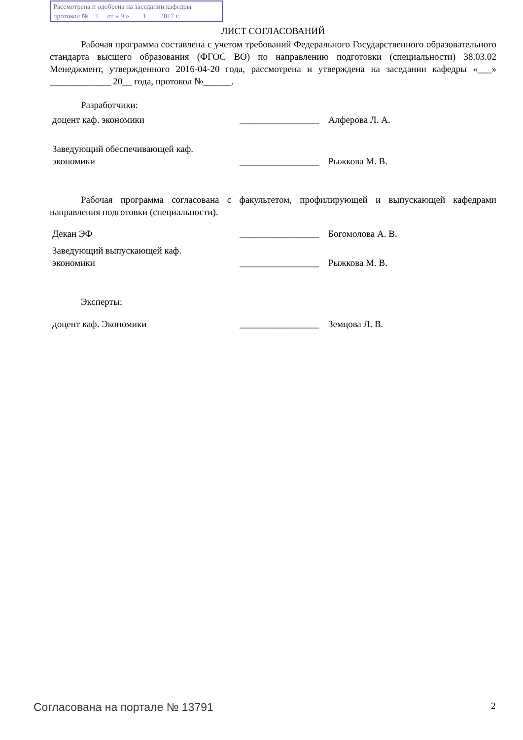Рассмотрена и одобрена на заседании кафедры
протокол № 1 от « 9 » 1 2017 г.
ЛИСТ СОГЛАСОВАНИЙ
Рабочая программа составлена с учетом требований Федерального Государственного образовательного стандарта высшего образования (ФГОС ВО) по направлению подготовки (специальности) 38.03.02 Менеджмент, утвержденного 2016-04-20 года, рассмотрена и утверждена на заседании кафедры «___» _____________ 20__ года, протокол №______.
Разработчики:
доцент каф. экономики _________________
Алферова Л. А.
Заведующий обеспечивающей каф.
экономики
_________________
Рыжкова М. В.
Рабочая программа согласована с факультетом, профилирующей и выпускающей кафедрами направления подготовки (специальности).
Декан ЭФ _________________
Богомолова А. В.
Заведующий выпускающей каф.
экономики
_________________
Рыжкова М. В.
Эксперты:
доцент каф. Экономики _________________
Земцова Л. В.
Согласована на портале № 13791 2